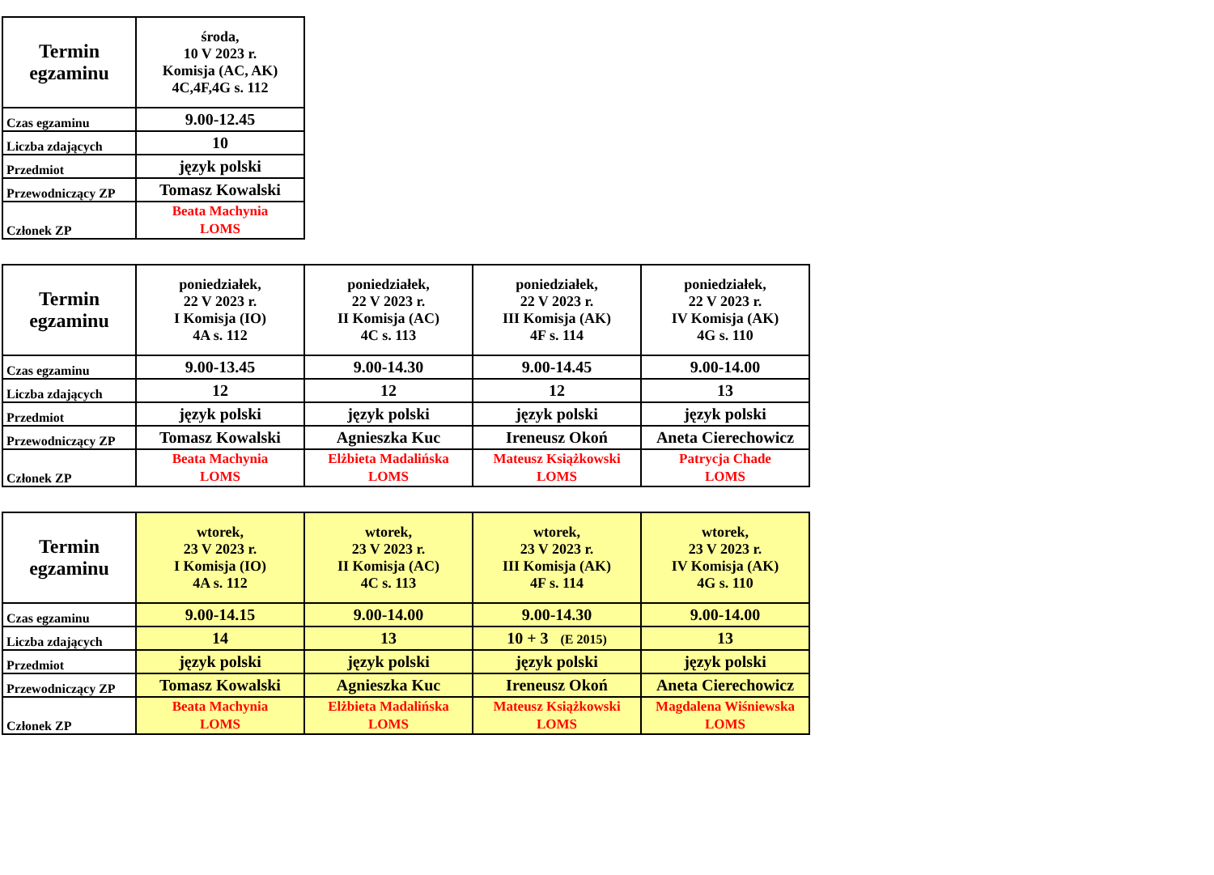| Termin egzaminu | środa, 10 V 2023 r. Komisja (AC, AK) 4C,4F,4G s. 112 |
| --- | --- |
| Czas egzaminu | 9.00-12.45 |
| Liczba zdających | 10 |
| Przedmiot | język polski |
| Przewodniczący ZP | Tomasz Kowalski |
| Członek ZP | Beata Machynia LOMS |
| Termin egzaminu | poniedziałek, 22 V 2023 r. I Komisja (IO) 4A s. 112 | poniedziałek, 22 V 2023 r. II Komisja (AC) 4C s. 113 | poniedziałek, 22 V 2023 r. III Komisja (AK) 4F s. 114 | poniedziałek, 22 V 2023 r. IV Komisja (AK) 4G s. 110 |
| --- | --- | --- | --- | --- |
| Czas egzaminu | 9.00-13.45 | 9.00-14.30 | 9.00-14.45 | 9.00-14.00 |
| Liczba zdających | 12 | 12 | 12 | 13 |
| Przedmiot | język polski | język polski | język polski | język polski |
| Przewodniczący ZP | Tomasz Kowalski | Agnieszka Kuc | Ireneusz Okoń | Aneta Cierechowicz |
| Członek ZP | Beata Machynia LOMS | Elżbieta Madalińska LOMS | Mateusz Książkowski LOMS | Patrycja Chade LOMS |
| Termin egzaminu | wtorek, 23 V 2023 r. I Komisja (IO) 4A s. 112 | wtorek, 23 V 2023 r. II Komisja (AC) 4C s. 113 | wtorek, 23 V 2023 r. III Komisja (AK) 4F s. 114 | wtorek, 23 V 2023 r. IV Komisja (AK) 4G s. 110 |
| --- | --- | --- | --- | --- |
| Czas egzaminu | 9.00-14.15 | 9.00-14.00 | 9.00-14.30 | 9.00-14.00 |
| Liczba zdających | 14 | 13 | 10 + 3 (E 2015) | 13 |
| Przedmiot | język polski | język polski | język polski | język polski |
| Przewodniczący ZP | Tomasz Kowalski | Agnieszka Kuc | Ireneusz Okoń | Aneta Cierechowicz |
| Członek ZP | Beata Machynia LOMS | Elżbieta Madalińska LOMS | Mateusz Książkowski LOMS | Magdalena Wiśniewska LOMS |